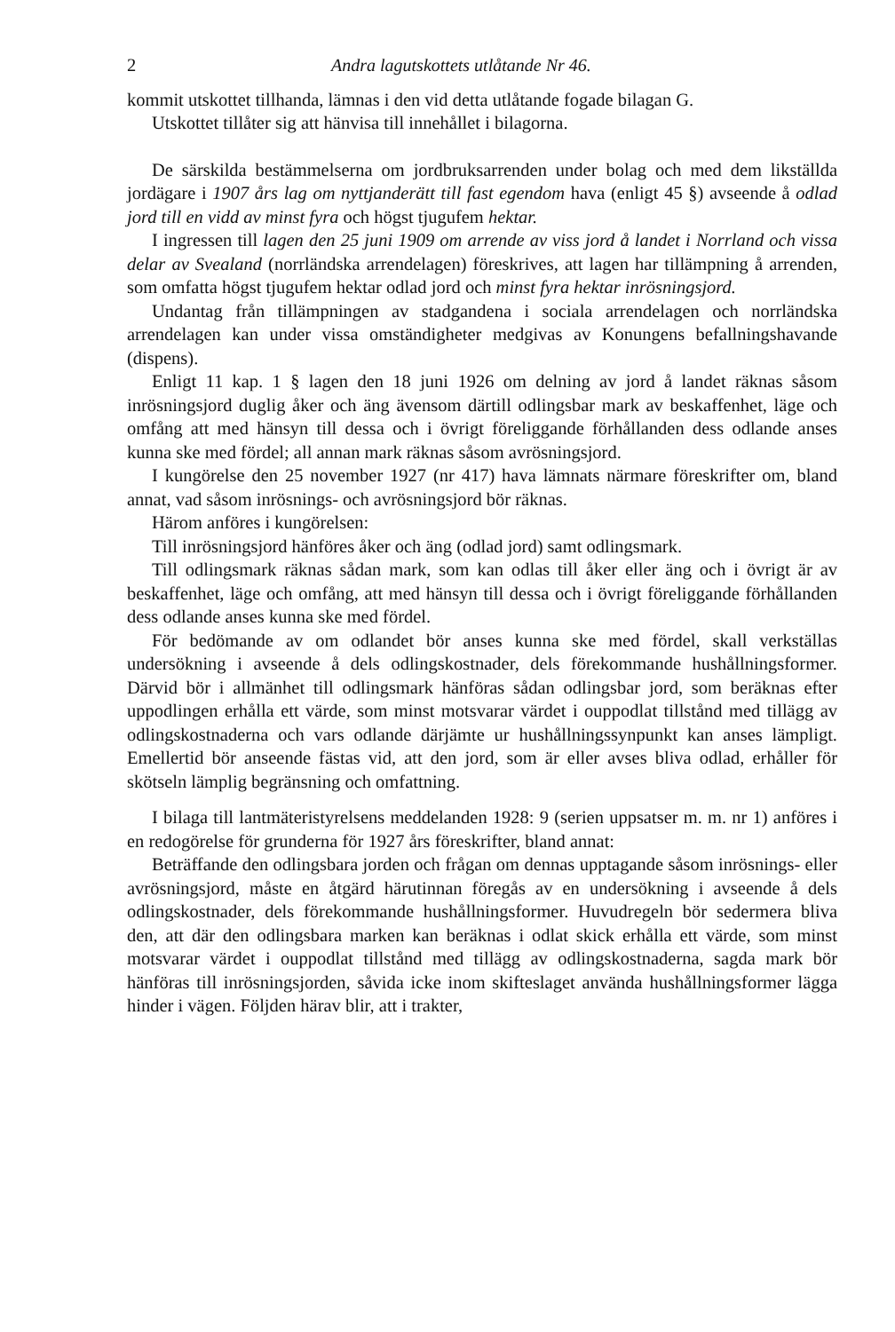2 Andra lagutskottets utlåtande Nr 46.
kommit utskottet tillhanda, lämnas i den vid detta utlåtande fogade bilagan G.
Utskottet tillåter sig att hänvisa till innehållet i bilagorna.
De särskilda bestämmelserna om jordbruksarrenden under bolag och med dem likställda jordägare i 1907 års lag om nyttjanderätt till fast egendom hava (enligt 45 §) avseende å odlad jord till en vidd av minst fyra och högst tjugufem hektar.
I ingressen till lagen den 25 juni 1909 om arrende av viss jord å landet i Norrland och vissa delar av Svealand (norrländska arrendelagen) föreskrives, att lagen har tillämpning å arrenden, som omfatta högst tjugufem hektar odlad jord och minst fyra hektar inrösningsjord.
Undantag från tillämpningen av stadgandena i sociala arrendelagen och norrländska arrendelagen kan under vissa omständigheter medgivas av Konungens befallningshavande (dispens).
Enligt 11 kap. 1 § lagen den 18 juni 1926 om delning av jord å landet räknas såsom inrösningsjord duglig åker och äng ävensom därtill odlingsbar mark av beskaffenhet, läge och omfång att med hänsyn till dessa och i övrigt föreliggande förhållanden dess odlande anses kunna ske med fördel; all annan mark räknas såsom avrösningsjord.
I kungörelse den 25 november 1927 (nr 417) hava lämnats närmare föreskrifter om, bland annat, vad såsom inrösnings- och avrösningsjord bör räknas.
Härom anföres i kungörelsen:
Till inrösningsjord hänföres åker och äng (odlad jord) samt odlingsmark.
Till odlingsmark räknas sådan mark, som kan odlas till åker eller äng och i övrigt är av beskaffenhet, läge och omfång, att med hänsyn till dessa och i övrigt föreliggande förhållanden dess odlande anses kunna ske med fördel.
För bedömande av om odlandet bör anses kunna ske med fördel, skall verkställas undersökning i avseende å dels odlingskostnader, dels förekommande hushållningsformer. Därvid bör i allmänhet till odlingsmark hänföras sådan odlingsbar jord, som beräknas efter uppodlingen erhålla ett värde, som minst motsvarar värdet i ouppodlat tillstånd med tillägg av odlingskostnaderna och vars odlande därjämte ur hushållningssynpunkt kan anses lämpligt. Emellertid bör anseende fästas vid, att den jord, som är eller avses bliva odlad, erhåller för skötseln lämplig begränsning och omfattning.
I bilaga till lantmäteristyrelsens meddelanden 1928: 9 (serien uppsatser m. m. nr 1) anföres i en redogörelse för grunderna för 1927 års föreskrifter, bland annat:
Beträffande den odlingsbara jorden och frågan om dennas upptagande såsom inrösnings- eller avrösningsjord, måste en åtgärd härutinnan föregås av en undersökning i avseende å dels odlingskostnader, dels förekommande hushållningsformer. Huvudregeln bör sedermera bliva den, att där den odlingsbara marken kan beräknas i odlat skick erhålla ett värde, som minst motsvarar värdet i ouppodlat tillstånd med tillägg av odlingskostnaderna, sagda mark bör hänföras till inrösningsjorden, såvida icke inom skifteslaget använda hushållningsformer lägga hinder i vägen. Följden härav blir, att i trakter,